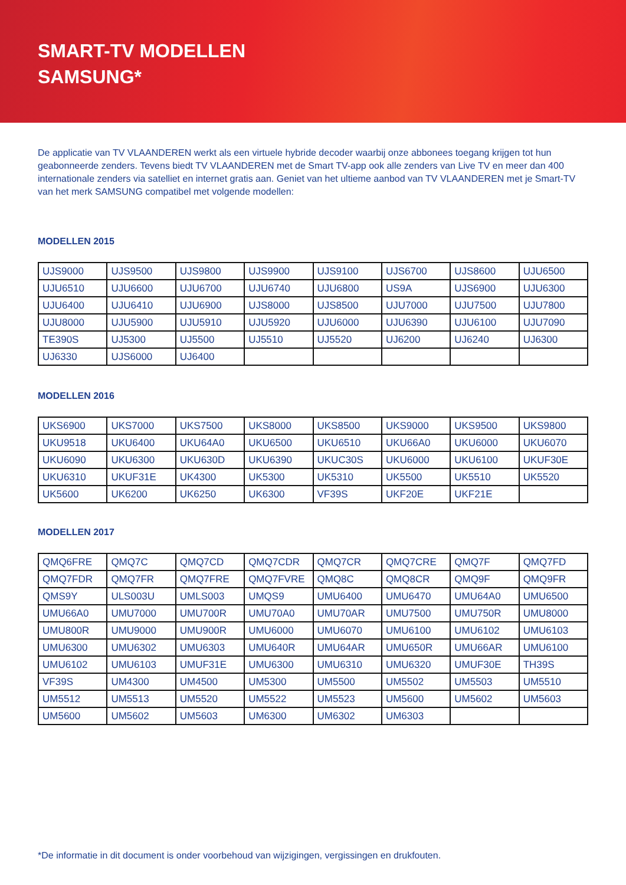SMART-TV MODELLEN
SAMSUNG*
De applicatie van TV VLAANDEREN werkt als een virtuele hybride decoder waarbij onze abbonees toegang krijgen tot hun geabonneerde zenders. Tevens biedt TV VLAANDEREN met de Smart TV-app ook alle zenders van Live TV en meer dan 400 internationale zenders via satelliet en internet gratis aan. Geniet van het ultieme aanbod van TV VLAANDEREN met je Smart-TV van het merk SAMSUNG compatibel met volgende modellen:
MODELLEN 2015
| UJS9000 | UJS9500 | UJS9800 | UJS9900 | UJS9100 | UJS6700 | UJS8600 | UJU6500 |
| UJU6510 | UJU6600 | UJU6700 | UJU6740 | UJU6800 | US9A | UJS6900 | UJU6300 |
| UJU6400 | UJU6410 | UJU6900 | UJS8000 | UJS8500 | UJU7000 | UJU7500 | UJU7800 |
| UJU8000 | UJU5900 | UJU5910 | UJU5920 | UJU6000 | UJU6390 | UJU6100 | UJU7090 |
| TE390S | UJ5300 | UJ5500 | UJ5510 | UJ5520 | UJ6200 | UJ6240 | UJ6300 |
| UJ6330 | UJS6000 | UJ6400 | | | | | |
MODELLEN 2016
| UKS6900 | UKS7000 | UKS7500 | UKS8000 | UKS8500 | UKS9000 | UKS9500 | UKS9800 |
| UKU9518 | UKU6400 | UKU64A0 | UKU6500 | UKU6510 | UKU66A0 | UKU6000 | UKU6070 |
| UKU6090 | UKU6300 | UKU630D | UKU6390 | UKUC30S | UKU6000 | UKU6100 | UKUF30E |
| UKU6310 | UKUF31E | UK4300 | UK5300 | UK5310 | UK5500 | UK5510 | UK5520 |
| UK5600 | UK6200 | UK6250 | UK6300 | VF39S | UKF20E | UKF21E | |
MODELLEN 2017
| QMQ6FRE | QMQ7C | QMQ7CD | QMQ7CDR | QMQ7CR | QMQ7CRE | QMQ7F | QMQ7FD |
| QMQ7FDR | QMQ7FR | QMQ7FRE | QMQ7FVRE | QMQ8C | QMQ8CR | QMQ9F | QMQ9FR |
| QMS9Y | ULS003U | UMLS003 | UMQS9 | UMU6400 | UMU6470 | UMU64A0 | UMU6500 |
| UMU66A0 | UMU7000 | UMU700R | UMU70A0 | UMU70AR | UMU7500 | UMU750R | UMU8000 |
| UMU800R | UMU9000 | UMU900R | UMU6000 | UMU6070 | UMU6100 | UMU6102 | UMU6103 |
| UMU6300 | UMU6302 | UMU6303 | UMU640R | UMU64AR | UMU650R | UMU66AR | UMU6100 |
| UMU6102 | UMU6103 | UMUF31E | UMU6300 | UMU6310 | UMU6320 | UMUF30E | TH39S |
| VF39S | UM4300 | UM4500 | UM5300 | UM5500 | UM5502 | UM5503 | UM5510 |
| UM5512 | UM5513 | UM5520 | UM5522 | UM5523 | UM5600 | UM5602 | UM5603 |
| UM5600 | UM5602 | UM5603 | UM6300 | UM6302 | UM6303 | | |
*De informatie in dit document is onder voorbehoud van wijzigingen, vergissingen en drukfouten.